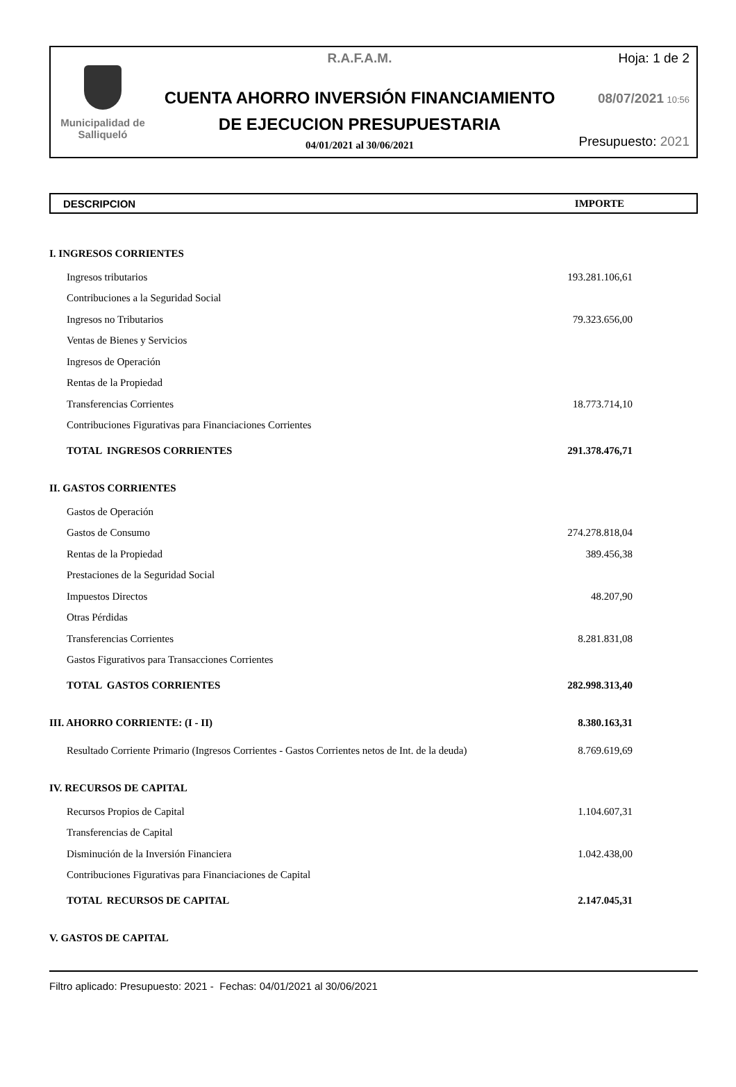Municipalidad de
Salliqueló
R.A.F.A.M.
CUENTA AHORRO INVERSIÓN FINANCIAMIENTO
DE EJECUCION PRESUPUESTARIA
04/01/2021 al 30/06/2021
Hoja: 1 de 2
08/07/2021 10:56
Presupuesto: 2021
DESCRIPCION IMPORTE
| I. INGRESOS CORRIENTES | |
| Ingresos tributarios | 193.281.106,61 |
| Contribuciones a la Seguridad Social | |
| Ingresos no Tributarios | 79.323.656,00 |
| Ventas de Bienes y Servicios | |
| Ingresos de Operación | |
| Rentas de la Propiedad | |
| Transferencias Corrientes | 18.773.714,10 |
| Contribuciones Figurativas para Financiaciones Corrientes | |
| TOTAL INGRESOS CORRIENTES | 291.378.476,71 |
| II. GASTOS CORRIENTES | |
| Gastos de Operación | |
| Gastos de Consumo | 274.278.818,04 |
| Rentas de la Propiedad | 389.456,38 |
| Prestaciones de la Seguridad Social | |
| Impuestos Directos | 48.207,90 |
| Otras Pérdidas | |
| Transferencias Corrientes | 8.281.831,08 |
| Gastos Figurativos para Transacciones Corrientes | |
| TOTAL GASTOS CORRIENTES | 282.998.313,40 |
| III. AHORRO CORRIENTE: (I - II) | 8.380.163,31 |
| Resultado Corriente Primario (Ingresos Corrientes - Gastos Corrientes netos de Int. de la deuda) | 8.769.619,69 |
| IV. RECURSOS DE CAPITAL | |
| Recursos Propios de Capital | 1.104.607,31 |
| Transferencias de Capital | |
| Disminución de la Inversión Financiera | 1.042.438,00 |
| Contribuciones Figurativas para Financiaciones de Capital | |
| TOTAL RECURSOS DE CAPITAL | 2.147.045,31 |
| V. GASTOS DE CAPITAL | |
Filtro aplicado: Presupuesto: 2021 - Fechas: 04/01/2021 al 30/06/2021